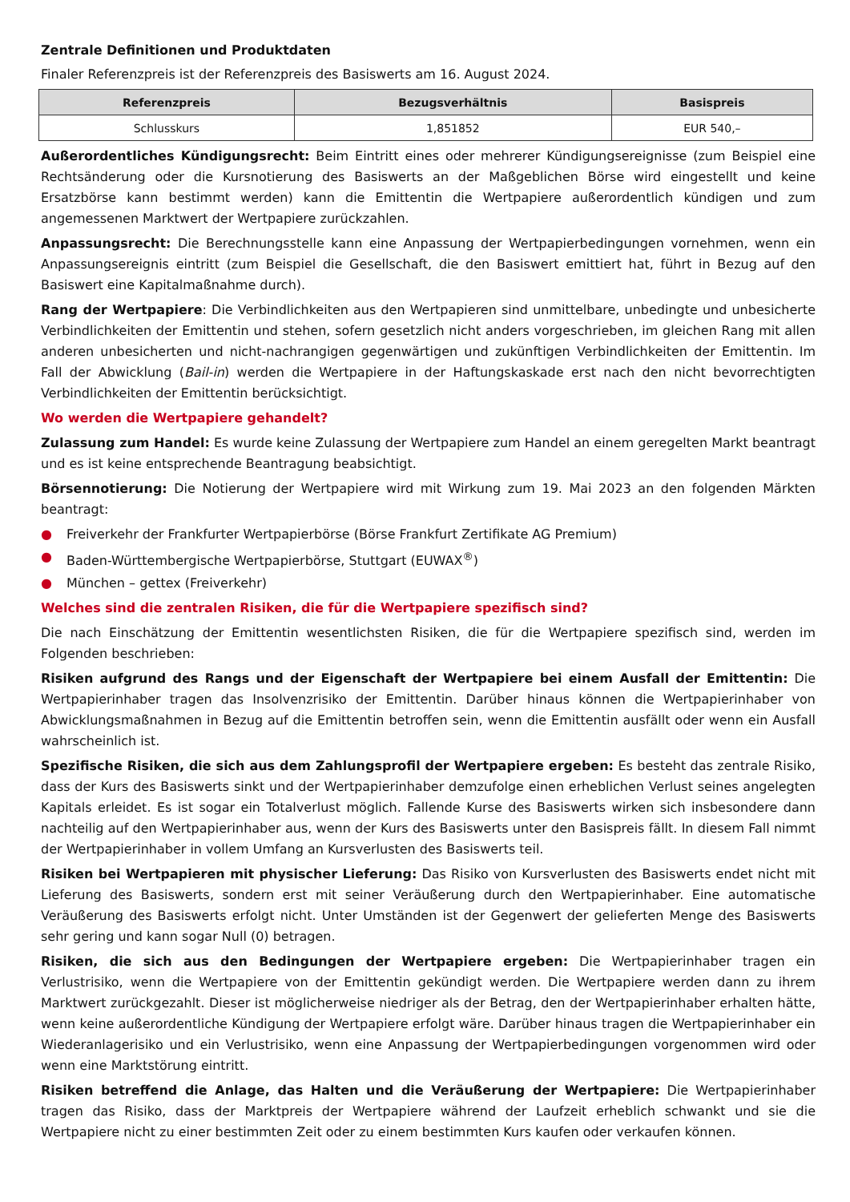Zentrale Definitionen und Produktdaten
Finaler Referenzpreis ist der Referenzpreis des Basiswerts am 16. August 2024.
| Referenzpreis | Bezugsverhältnis | Basispreis |
| --- | --- | --- |
| Schlusskurs | 1,851852 | EUR 540,– |
Außerordentliches Kündigungsrecht: Beim Eintritt eines oder mehrerer Kündigungsereignisse (zum Beispiel eine Rechtsänderung oder die Kursnotierung des Basiswerts an der Maßgeblichen Börse wird eingestellt und keine Ersatzbörse kann bestimmt werden) kann die Emittentin die Wertpapiere außerordentlich kündigen und zum angemessenen Marktwert der Wertpapiere zurückzahlen.
Anpassungsrecht: Die Berechnungsstelle kann eine Anpassung der Wertpapierbedingungen vornehmen, wenn ein Anpassungsereignis eintritt (zum Beispiel die Gesellschaft, die den Basiswert emittiert hat, führt in Bezug auf den Basiswert eine Kapitalmaßnahme durch).
Rang der Wertpapiere: Die Verbindlichkeiten aus den Wertpapieren sind unmittelbare, unbedingte und unbesicherte Verbindlichkeiten der Emittentin und stehen, sofern gesetzlich nicht anders vorgeschrieben, im gleichen Rang mit allen anderen unbesicherten und nicht-nachrangigen gegenwärtigen und zukünftigen Verbindlichkeiten der Emittentin. Im Fall der Abwicklung (Bail-in) werden die Wertpapiere in der Haftungskaskade erst nach den nicht bevorrechtigten Verbindlichkeiten der Emittentin berücksichtigt.
Wo werden die Wertpapiere gehandelt?
Zulassung zum Handel: Es wurde keine Zulassung der Wertpapiere zum Handel an einem geregelten Markt beantragt und es ist keine entsprechende Beantragung beabsichtigt.
Börsennotierung: Die Notierung der Wertpapiere wird mit Wirkung zum 19. Mai 2023 an den folgenden Märkten beantragt:
● Freiverkehr der Frankfurter Wertpapierbörse (Börse Frankfurt Zertifikate AG Premium)
● Baden-Württembergische Wertpapierbörse, Stuttgart (EUWAX<sup>®</sup>)
● München – gettex (Freiverkehr)
Welches sind die zentralen Risiken, die für die Wertpapiere spezifisch sind?
Die nach Einschätzung der Emittentin wesentlichsten Risiken, die für die Wertpapiere spezifisch sind, werden im Folgenden beschrieben:
Risiken aufgrund des Rangs und der Eigenschaft der Wertpapiere bei einem Ausfall der Emittentin: Die Wertpapierinhaber tragen das Insolvenzrisiko der Emittentin. Darüber hinaus können die Wertpapierinhaber von Abwicklungsmaßnahmen in Bezug auf die Emittentin betroffen sein, wenn die Emittentin ausfällt oder wenn ein Ausfall wahrscheinlich ist.
Spezifische Risiken, die sich aus dem Zahlungsprofil der Wertpapiere ergeben: Es besteht das zentrale Risiko, dass der Kurs des Basiswerts sinkt und der Wertpapierinhaber demzufolge einen erheblichen Verlust seines angelegten Kapitals erleidet. Es ist sogar ein Totalverlust möglich. Fallende Kurse des Basiswerts wirken sich insbesondere dann nachteilig auf den Wertpapierinhaber aus, wenn der Kurs des Basiswerts unter den Basispreis fällt. In diesem Fall nimmt der Wertpapierinhaber in vollem Umfang an Kursverlusten des Basiswerts teil.
Risiken bei Wertpapieren mit physischer Lieferung: Das Risiko von Kursverlusten des Basiswerts endet nicht mit Lieferung des Basiswerts, sondern erst mit seiner Veräußerung durch den Wertpapierinhaber. Eine automatische Veräußerung des Basiswerts erfolgt nicht. Unter Umständen ist der Gegenwert der gelieferten Menge des Basiswerts sehr gering und kann sogar Null (0) betragen.
Risiken, die sich aus den Bedingungen der Wertpapiere ergeben: Die Wertpapierinhaber tragen ein Verlustrisiko, wenn die Wertpapiere von der Emittentin gekündigt werden. Die Wertpapiere werden dann zu ihrem Marktwert zurückgezahlt. Dieser ist möglicherweise niedriger als der Betrag, den der Wertpapierinhaber erhalten hätte, wenn keine außerordentliche Kündigung der Wertpapiere erfolgt wäre. Darüber hinaus tragen die Wertpapierinhaber ein Wiederanlagerisiko und ein Verlustrisiko, wenn eine Anpassung der Wertpapierbedingungen vorgenommen wird oder wenn eine Marktstörung eintritt.
Risiken betreffend die Anlage, das Halten und die Veräußerung der Wertpapiere: Die Wertpapierinhaber tragen das Risiko, dass der Marktpreis der Wertpapiere während der Laufzeit erheblich schwankt und sie die Wertpapiere nicht zu einer bestimmten Zeit oder zu einem bestimmten Kurs kaufen oder verkaufen können.